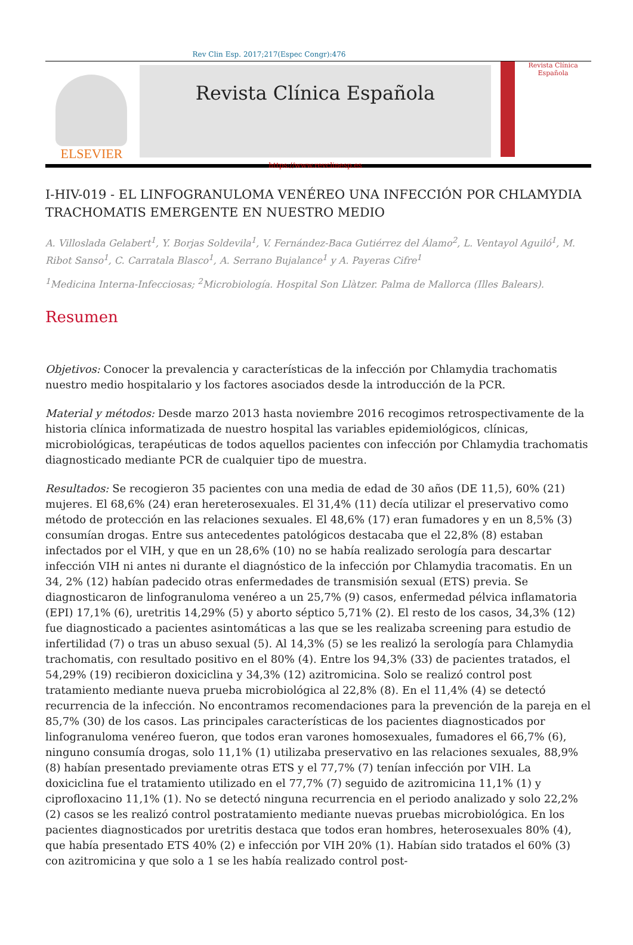Rev Clin Esp. 2017;217(Espec Congr):476
ELSEVIER
Revista Clínica Española
https://www.revclinesp.es
Revista Clínica Española
I-HIV-019 - EL LINFOGRANULOMA VENÉREO UNA INFECCIÓN POR CHLAMYDIA TRACHOMATIS EMERGENTE EN NUESTRO MEDIO
A. Villoslada Gelabert<sup>1</sup>, Y. Borjas Soldevila<sup>1</sup>, V. Fernández-Baca Gutiérrez del Álamo<sup>2</sup>, L. Ventayol Aguiló<sup>1</sup>, M. Ribot Sanso<sup>1</sup>, C. Carratala Blasco<sup>1</sup>, A. Serrano Bujalance<sup>1</sup> y A. Payeras Cifre<sup>1</sup>
<sup>1</sup> Medicina Interna-Infecciosas; <sup>2</sup>Microbiología. Hospital Son Llàtzer. Palma de Mallorca (Illes Balears).
Resumen
Objetivos: Conocer la prevalencia y características de la infección por Chlamydia trachomatis nuestro medio hospitalario y los factores asociados desde la introducción de la PCR.
Material y métodos: Desde marzo 2013 hasta noviembre 2016 recogimos retrospectivamente de la historia clínica informatizada de nuestro hospital las variables epidemiológicos, clínicas, microbiológicas, terapéuticas de todos aquellos pacientes con infección por Chlamydia trachomatis diagnosticado mediante PCR de cualquier tipo de muestra.
Resultados: Se recogieron 35 pacientes con una media de edad de 30 años (DE 11,5), 60% (21) mujeres. El 68,6% (24) eran hereterosexuales. El 31,4% (11) decía utilizar el preservativo como método de protección en las relaciones sexuales. El 48,6% (17) eran fumadores y en un 8,5% (3) consumían drogas. Entre sus antecedentes patológicos destacaba que el 22,8% (8) estaban infectados por el VIH, y que en un 28,6% (10) no se había realizado serología para descartar infección VIH ni antes ni durante el diagnóstico de la infección por Chlamydia tracomatis. En un 34, 2% (12) habían padecido otras enfermedades de transmisión sexual (ETS) previa. Se diagnosticaron de linfogranuloma venéreo a un 25,7% (9) casos, enfermedad pélvica inflamatoria (EPI) 17,1% (6), uretritis 14,29% (5) y aborto séptico 5,71% (2). El resto de los casos, 34,3% (12) fue diagnosticado a pacientes asintomáticas a las que se les realizaba screening para estudio de infertilidad (7) o tras un abuso sexual (5). Al 14,3% (5) se les realizó la serología para Chlamydia trachomatis, con resultado positivo en el 80% (4). Entre los 94,3% (33) de pacientes tratados, el 54,29% (19) recibieron doxiciclina y 34,3% (12) azitromicina. Solo se realizó control post tratamiento mediante nueva prueba microbiológica al 22,8% (8). En el 11,4% (4) se detectó recurrencia de la infección. No encontramos recomendaciones para la prevención de la pareja en el 85,7% (30) de los casos. Las principales características de los pacientes diagnosticados por linfogranuloma venéreo fueron, que todos eran varones homosexuales, fumadores el 66,7% (6), ninguno consumía drogas, solo 11,1% (1) utilizaba preservativo en las relaciones sexuales, 88,9% (8) habían presentado previamente otras ETS y el 77,7% (7) tenían infección por VIH. La doxiciclina fue el tratamiento utilizado en el 77,7% (7) seguido de azitromicina 11,1% (1) y ciprofloxacino 11,1% (1). No se detectó ninguna recurrencia en el periodo analizado y solo 22,2% (2) casos se les realizó control postratamiento mediante nuevas pruebas microbiológica. En los pacientes diagnosticados por uretritis destaca que todos eran hombres, heterosexuales 80% (4), que había presentado ETS 40% (2) e infección por VIH 20% (1). Habían sido tratados el 60% (3) con azitromicina y que solo a 1 se les había realizado control post-